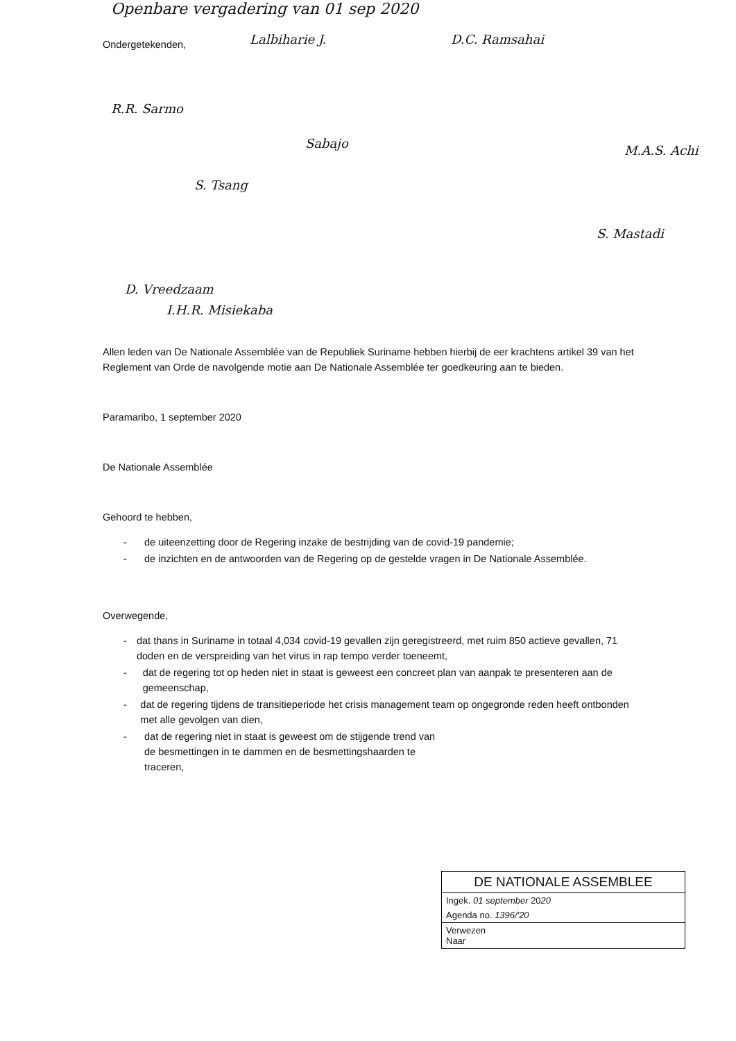Openbare vergadering van 01 sep 2020
Ondergetekenden, Lalbiharie J. D.C. Ramsahai
R.R. Sarmo
Sabajo M.A.S. Achi
S. Tsang
S. Mastadi
D. Vreedzaam
I.H.R. Misiekaba
Allen leden van De Nationale Assemblée van de Republiek Suriname hebben hierbij de eer krachtens artikel 39 van het Reglement van Orde de navolgende motie aan De Nationale Assemblée ter goedkeuring aan te bieden.
Paramaribo, 1 september 2020
De Nationale Assemblée
Gehoord te hebben,
- de uiteenzetting door de Regering inzake de bestrijding van de covid-19 pandemie;
- de inzichten en de antwoorden van de Regering op de gestelde vragen in De Nationale Assemblée.
Overwegende,
- dat thans in Suriname in totaal 4,034 covid-19 gevallen zijn geregistreerd, met ruim 850 actieve gevallen, 71 doden en de verspreiding van het virus in rap tempo verder toeneemt,
- dat de regering tot op heden niet in staat is geweest een concreet plan van aanpak te presenteren aan de gemeenschap,
- dat de regering tijdens de transitieperiode het crisis management team op ongegronde reden heeft ontbonden met alle gevolgen van dien,
- dat de regering niet in staat is geweest om de stijgende trend van de besmettingen in te dammen en de besmettingshaarden te traceren,
DE NATIONALE ASSEMBLEE
Ingek. 01 september 2020
Agenda no. 1396/'20
Verwezen
Naar